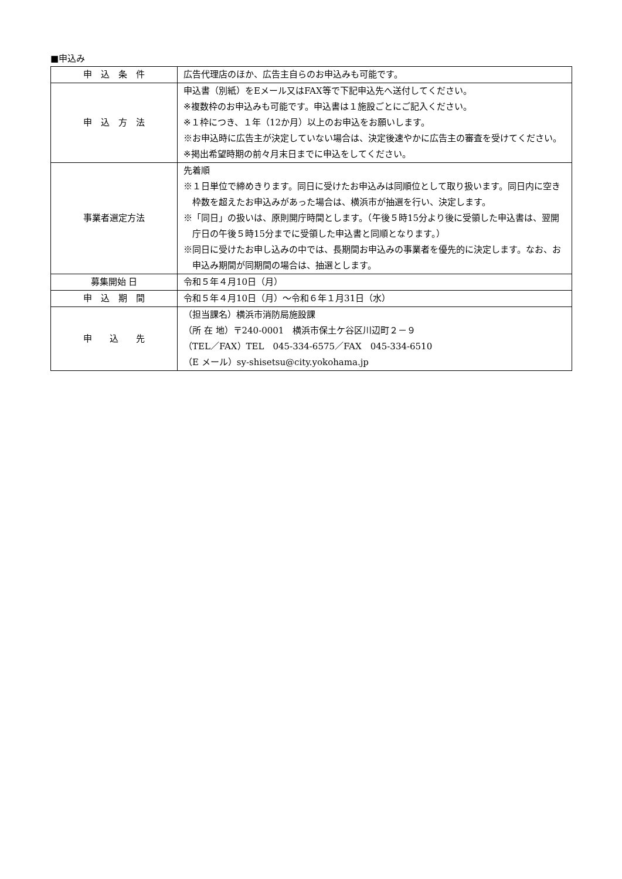■申込み
| 申 込 条 件 | 広告代理店のほか、広告主自らのお申込みも可能です。 |
| 申 込 方 法 | 申込書（別紙）をEメール又はFAX等で下記申込先へ送付してください。 ※複数枠のお申込みも可能です。申込書は１施設ごとにご記入ください。 ※１枠につき、１年（12か月）以上のお申込をお願いします。 ※お申込時に広告主が決定していない場合は、決定後速やかに広告主の審査を受けてください。 ※掲出希望時期の前々月末日までに申込をしてください。 |
| 事業者選定方法 | 先着順 ※１日単位で締めきります。同日に受けたお申込みは同順位として取り扱います。同日内に空き枠数を超えたお申込みがあった場合は、横浜市が抽選を行い、決定します。 ※「同日」の扱いは、原則開庁時間とします。（午後５時15分より後に受領した申込書は、翌開庁日の午後５時15分までに受領した申込書と同順となります。） ※同日に受けたお申し込みの中では、長期間お申込みの事業者を優先的に決定します。なお、お申込み期間が同期間の場合は、抽選とします。 |
| 募集開始 日 | 令和５年４月10日（月） |
| 申 込 期 間 | 令和５年４月10日（月）～令和６年１月31日（水） |
| 申 込 先 | （担当課名）横浜市消防局施設課 （所 在 地）〒240-0001 横浜市保土ケ谷区川辺町２－９ （TEL／FAX）TEL 045-334-6575／FAX 045-334-6510 （E メール）sy-shisetsu@city.yokohama.jp |